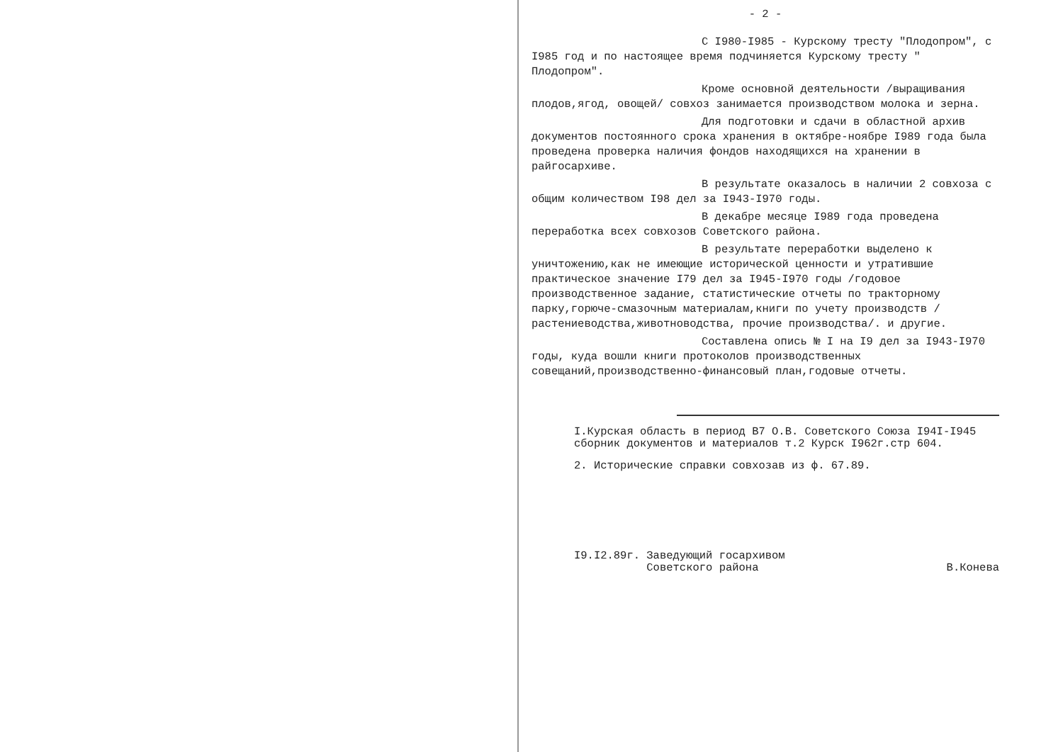- 2 -
С I980-I985 - Курскому тресту "Плодопром", с I985 год и по настоящее время подчиняется Курскому тресту " Плодопром".
Кроме основной деятельности /выращивания плодов,ягод, овощей/ совхоз занимается производством молока и зерна.
Для подготовки и сдачи в областной архив документов постоянного срока хранения в октябре-ноябре I989 года была проведена проверка наличия фондов находящихся на хранении в райгосархиве.
В результате оказалось в наличии 2 совхоза с общим количеством I98 дел за I943-I970 годы.
В декабре месяце I989 года проведена переработка всех совхозов Советского района.
В результате переработки выделено к уничтожению,как не имеющие исторической ценности и утратившие практическое значение I79 дел за I945-I970 годы /годовое производственное задание, статистические отчеты по тракторному парку,горюче-смазочным материалам,книги по учету производств /растениеводства,животноводства, прочие производства/. и другие.
Составлена опись № I на I9 дел за I943-I970 годы, куда вошли книги протоколов производственных совещаний,производственно-финансовый план,годовые отчеты.
I.Курская область в период В7 О.В. Советского Союза I94I-I945 сборник документов и материалов т.2 Курск I962г.стр 604.
2. Исторические справки совхозав из ф. 67.89.
I9.I2.89г. Заведующий госархивом
Советского района
В.Конева